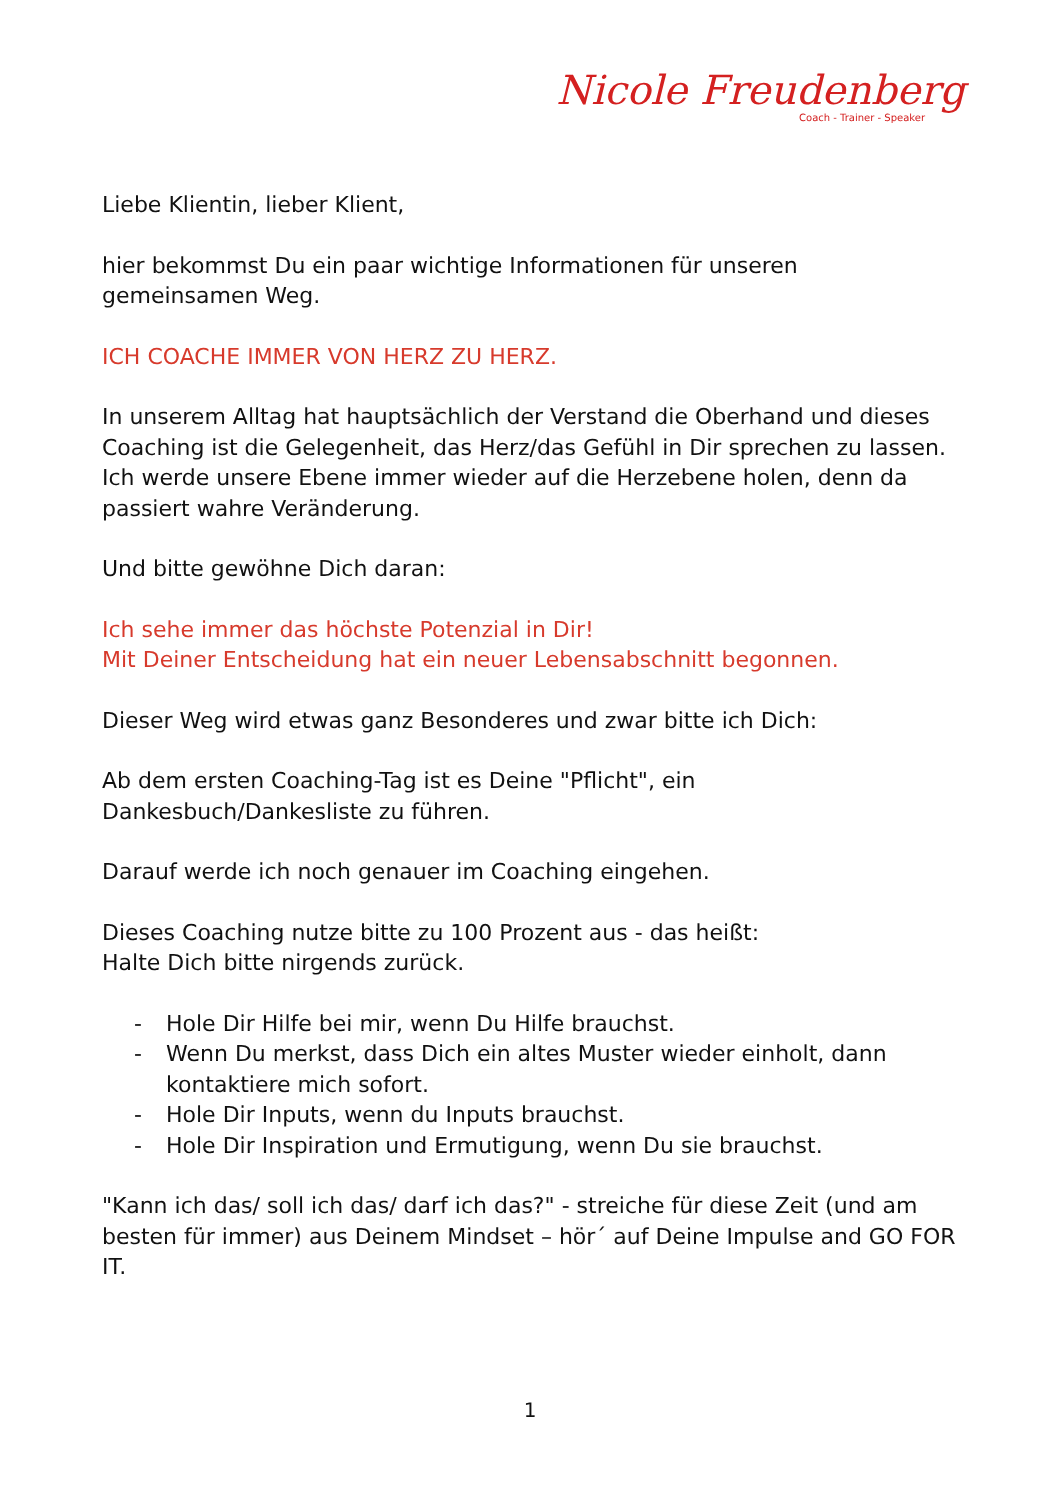Nicole Freudenberg
Coach - Trainer - Speaker
Liebe Klientin, lieber Klient,
hier bekommst Du ein paar wichtige Informationen für unseren gemeinsamen Weg.
ICH COACHE IMMER VON HERZ ZU HERZ.
In unserem Alltag hat hauptsächlich der Verstand die Oberhand und dieses Coaching ist die Gelegenheit, das Herz/das Gefühl in Dir sprechen zu lassen.
Ich werde unsere Ebene immer wieder auf die Herzebene holen, denn da passiert wahre Veränderung.
Und bitte gewöhne Dich daran:
Ich sehe immer das höchste Potenzial in Dir!
Mit Deiner Entscheidung hat ein neuer Lebensabschnitt begonnen.
Dieser Weg wird etwas ganz Besonderes und zwar bitte ich Dich:
Ab dem ersten Coaching-Tag ist es Deine "Pflicht", ein Dankesbuch/Dankesliste zu führen.
Darauf werde ich noch genauer im Coaching eingehen.
Dieses Coaching nutze bitte zu 100 Prozent aus - das heißt:
Halte Dich bitte nirgends zurück.
- Hole Dir Hilfe bei mir, wenn Du Hilfe brauchst.
- Wenn Du merkst, dass Dich ein altes Muster wieder einholt, dann kontaktiere mich sofort.
- Hole Dir Inputs, wenn du Inputs brauchst.
- Hole Dir Inspiration und Ermutigung, wenn Du sie brauchst.
"Kann ich das/ soll ich das/ darf ich das?" - streiche für diese Zeit (und am besten für immer) aus Deinem Mindset – hör´ auf Deine Impulse and GO FOR IT.
1